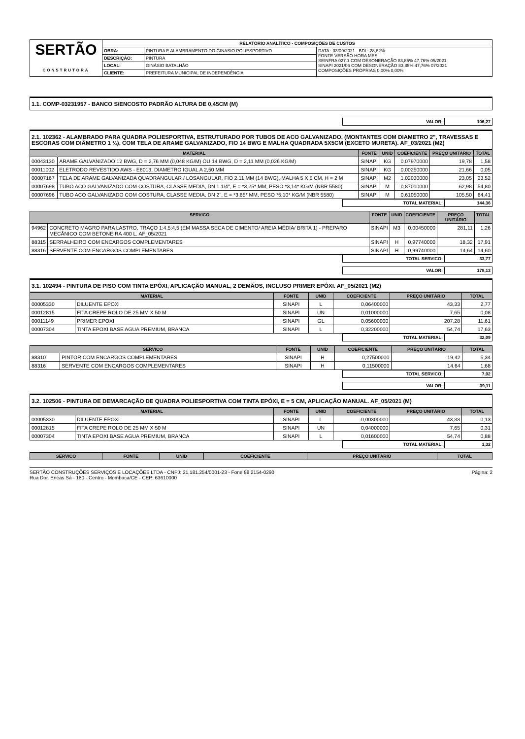| SERTÃO CONSTRUTORA | RELATÓRIO ANALÍTICO - COMPOSIÇÕES DE CUSTOS | | |
| | OBRA: | PINTURA E ALAMBRAMENTO DO GINASIO POLIESPORTIVO | DATA : 03/09/2021 BDI : 28,82% FONTE VERSÃO HORA MES SEINFRA 027.1 COM DESONERAÇÃO 83,85% 47,76% 05/2021 SINAPI 2021/06 COM DESONERAÇÃO 83,85% 47,76% 07/2021 COMPOSIÇÕES PRÓPRIAS 0,00% 0,00% |
| | DESCRIÇÃO: | PINTURA | |
| | LOCAL: | GINÁSIO BATALHÃO | |
| | CLIENTE: | PREFEITURA MUNICIPAL DE INDEPENDÊNCIA | |
1.1. COMP-03231957 - BANCO S/ENCOSTO PADRÃO ALTURA DE 0,45CM (M)
| VALOR: | 106,27 |
2.1. 102362 - ALAMBRADO PARA QUADRA POLIESPORTIVA, ESTRUTURADO POR TUBOS DE ACO GALVANIZADO, (MONTANTES COM DIAMETRO 2", TRAVESSAS E ESCORAS COM DIÂMETRO 1 ¼), COM TELA DE ARAME GALVANIZADO, FIO 14 BWG E MALHA QUADRADA 5X5CM (EXCETO MURETA). AF_03/2021 (M2)
| MATERIAL | | FONTE | UNID | COEFICIENTE | PREÇO UNITÁRIO | TOTAL |
| --- | --- | --- | --- | --- | --- | --- |
| 00043130 | ARAME GALVANIZADO 12 BWG, D = 2,76 MM (0,048 KG/M) OU 14 BWG, D = 2,11 MM (0,026 KG/M) | SINAPI | KG | 0,07970000 | 19,78 | 1,58 |
| 00011002 | ELETRODO REVESTIDO AWS - E6013, DIAMETRO IGUAL A 2,50 MM | SINAPI | KG | 0,00250000 | 21,66 | 0,05 |
| 00007167 | TELA DE ARAME GALVANIZADA QUADRANGULAR / LOSANGULAR, FIO 2,11 MM (14 BWG), MALHA 5 X 5 CM, H = 2 M | SINAPI | M2 | 1,02030000 | 23,05 | 23,52 |
| 00007698 | TUBO ACO GALVANIZADO COM COSTURA, CLASSE MEDIA, DN 1.1/4", E = *3,25* MM, PESO *3,14* KG/M (NBR 5580) | SINAPI | M | 0,87010000 | 62,98 | 54,80 |
| 00007696 | TUBO ACO GALVANIZADO COM COSTURA, CLASSE MEDIA, DN 2", E = *3,65* MM, PESO *5,10* KG/M (NBR 5580) | SINAPI | M | 0,61050000 | 105,50 | 64,41 |
| TOTAL MATERIAL: | 144,36 |
| SERVICO | | FONTE | UNID | COEFICIENTE | PREÇO UNITÁRIO | TOTAL |
| --- | --- | --- | --- | --- | --- | --- |
| 94962 | CONCRETO MAGRO PARA LASTRO, TRAÇO 1:4,5:4,5 (EM MASSA SECA DE CIMENTO/ AREIA MÉDIA/ BRITA 1) - PREPARO MECÂNICO COM BETONEIRA 400 L. AF_05/2021 | SINAPI | M3 | 0,00450000 | 281,11 | 1,26 |
| 88315 | SERRALHEIRO COM ENCARGOS COMPLEMENTARES | SINAPI | H | 0,97740000 | 18,32 | 17,91 |
| 88316 | SERVENTE COM ENCARGOS COMPLEMENTARES | SINAPI | H | 0,99740000 | 14,64 | 14,60 |
| TOTAL SERVICO: | 33,77 |
| VALOR: | 178,13 |
3.1. 102494 - PINTURA DE PISO COM TINTA EPÓXI, APLICAÇÃO MANUAL, 2 DEMÃOS, INCLUSO PRIMER EPÓXI. AF_05/2021 (M2)
| MATERIAL | | FONTE | UNID | COEFICIENTE | PREÇO UNITÁRIO | TOTAL |
| --- | --- | --- | --- | --- | --- | --- |
| 00005330 | DILUENTE EPOXI | SINAPI | L | 0,06400000 | 43,33 | 2,77 |
| 00012815 | FITA CREPE ROLO DE 25 MM X 50 M | SINAPI | UN | 0,01000000 | 7,65 | 0,08 |
| 00011149 | PRIMER EPOXI | SINAPI | GL | 0,05600000 | 207,28 | 11,61 |
| 00007304 | TINTA EPOXI BASE AGUA PREMIUM, BRANCA | SINAPI | L | 0,32200000 | 54,74 | 17,63 |
| TOTAL MATERIAL: | 32,09 |
| SERVICO | | FONTE | UNID | COEFICIENTE | PREÇO UNITÁRIO | TOTAL |
| --- | --- | --- | --- | --- | --- | --- |
| 88310 | PINTOR COM ENCARGOS COMPLEMENTARES | SINAPI | H | 0,27500000 | 19,42 | 5,34 |
| 88316 | SERVENTE COM ENCARGOS COMPLEMENTARES | SINAPI | H | 0,11500000 | 14,64 | 1,68 |
| TOTAL SERVICO: | 7,02 |
| VALOR: | 39,11 |
3.2. 102506 - PINTURA DE DEMARCAÇÃO DE QUADRA POLIESPORTIVA COM TINTA EPÓXI, E = 5 CM, APLICAÇÃO MANUAL. AF_05/2021 (M)
| MATERIAL | | FONTE | UNID | COEFICIENTE | PREÇO UNITÁRIO | TOTAL |
| --- | --- | --- | --- | --- | --- | --- |
| 00005330 | DILUENTE EPOXI | SINAPI | L | 0,00300000 | 43,33 | 0,13 |
| 00012815 | FITA CREPE ROLO DE 25 MM X 50 M | SINAPI | UN | 0,04000000 | 7,65 | 0,31 |
| 00007304 | TINTA EPOXI BASE AGUA PREMIUM, BRANCA | SINAPI | L | 0,01600000 | 54,74 | 0,88 |
| TOTAL MATERIAL: | 1,32 |
| SERVICO | FONTE | UNID | COEFICIENTE | PREÇO UNITÁRIO | TOTAL |
| --- | --- | --- | --- | --- | --- |
SERTÃO CONSTRUÇÕES SERVIÇOS E LOCAÇÕES LTDA - CNPJ: 21.181.254/0001-23 - Fone 88 2154-0290 Página: 2
Rua Dor. Enéas Sá - 180 - Centro - Mombaca/CE - CEP: 63610000